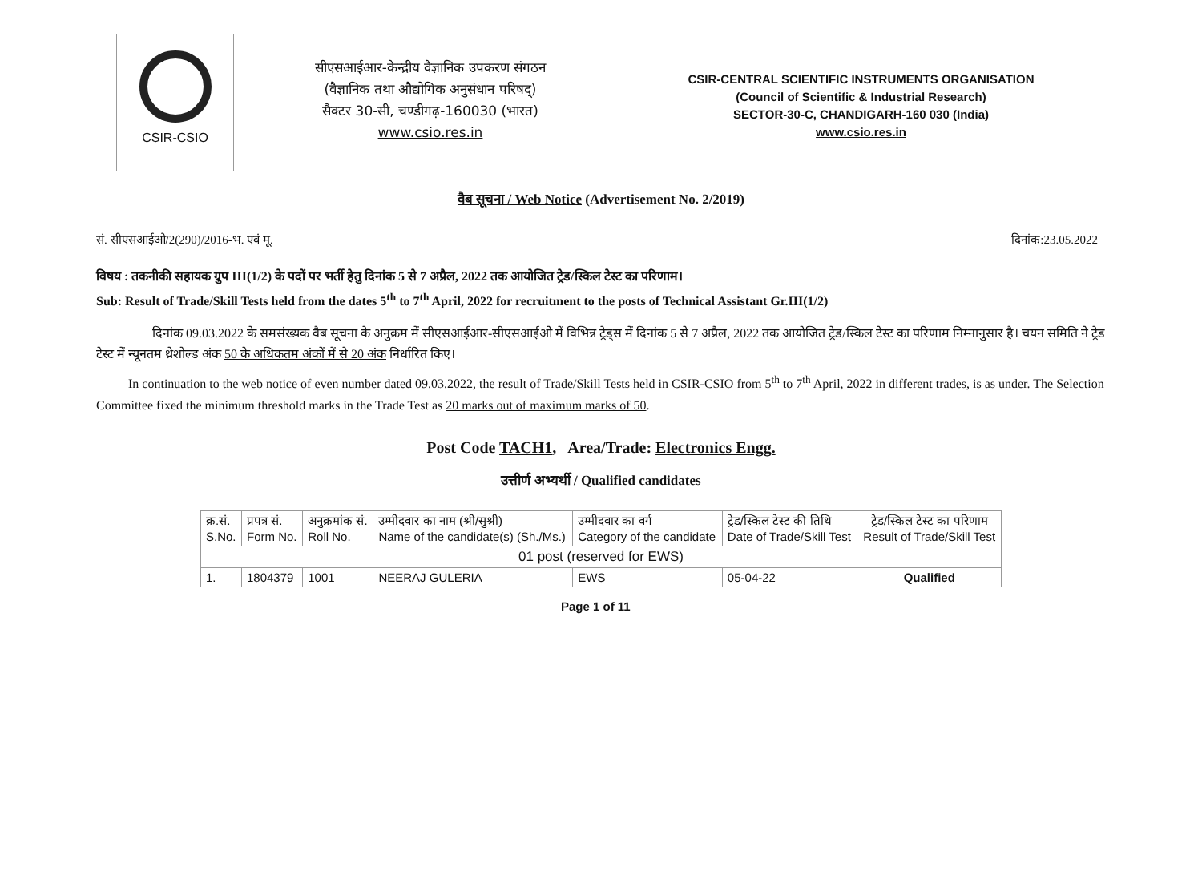CSIR-CSIO
सीएसआईआर-केन्द्रीय वैज्ञानिक उपकरण संगठन
(वैज्ञानिक तथा औद्योगिक अनुसंधान परिषद्)
सैक्टर 30-सी, चण्डीगढ़-160030 (भारत)
www.csio.res.in
CSIR-CENTRAL SCIENTIFIC INSTRUMENTS ORGANISATION
(Council of Scientific & Industrial Research)
SECTOR-30-C, CHANDIGARH-160 030 (India)
www.csio.res.in
वैब सूचना / Web Notice (Advertisement No. 2/2019)
सं. सीएसआईओ/2(290)/2016-भ. एवं मू. दिनांक:23.05.2022
विषय : तकनीकी सहायक ग्रुप III(1/2) के पदों पर भर्ती हेतु दिनांक 5 से 7 अप्रैल, 2022 तक आयोजित ट्रेड/स्किल टेस्ट का परिणाम।
Sub: Result of Trade/Skill Tests held from the dates 5<sup>th</sup> to 7<sup>th</sup> April, 2022 for recruitment to the posts of Technical Assistant Gr.III(1/2)
दिनांक 09.03.2022 के समसंख्यक वैब सूचना के अनुक्रम में सीएसआईआर-सीएसआईओ में विभिन्न ट्रेड्स में दिनांक 5 से 7 अप्रैल, 2022 तक आयोजित ट्रेड/स्किल टेस्ट का परिणाम निम्नानुसार है। चयन समिति ने ट्रेड टेस्ट में न्यूनतम थ्रेशोल्ड अंक 50 के अधिकतम अंकों में से 20 अंक निर्धारित किए।
In continuation to the web notice of even number dated 09.03.2022, the result of Trade/Skill Tests held in CSIR-CSIO from 5<sup>th</sup> to 7<sup>th</sup> April, 2022 in different trades, is as under. The Selection Committee fixed the minimum threshold marks in the Trade Test as 20 marks out of maximum marks of 50.
Post Code TACH1, Area/Trade: Electronics Engg.
उत्तीर्ण अभ्यर्थी / Qualified candidates
| क्र.सं. S.No. | प्रपत्र सं. Form No. | अनुक्रमांक सं. Roll No. | उम्मीदवार का नाम (श्री/सुश्री) Name of the candidate(s) (Sh./Ms.) | उम्मीदवार का वर्ग Category of the candidate | ट्रेड/स्किल टेस्ट की तिथि Date of Trade/Skill Test | ट्रेड/स्किल टेस्ट का परिणाम Result of Trade/Skill Test |
| --- | --- | --- | --- | --- | --- | --- |
| 01 post (reserved for EWS) | | | | | | |
| 1. | 1804379 | 1001 | NEERAJ GULERIA | EWS | 05-04-22 | Qualified |
Page 1 of 11